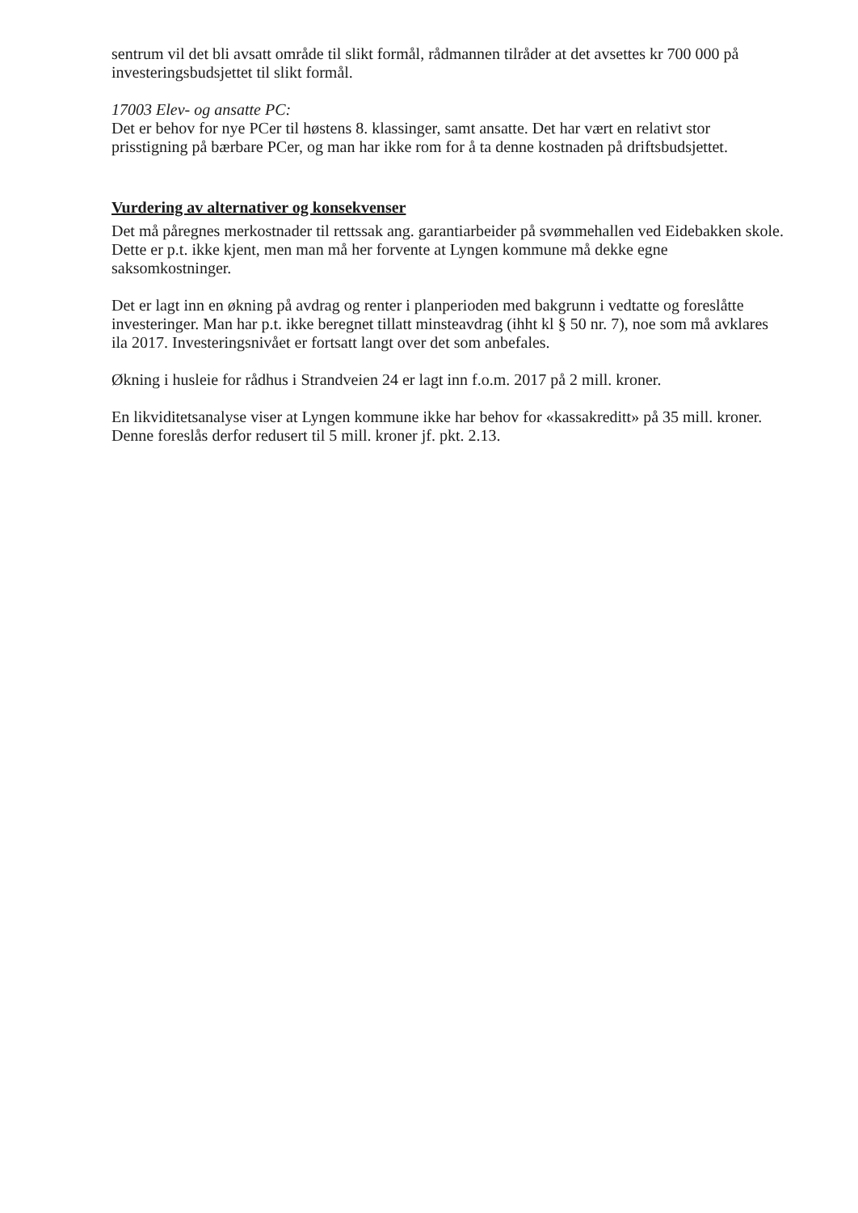sentrum vil det bli avsatt område til slikt formål, rådmannen tilråder at det avsettes kr 700 000 på investeringsbudsjettet til slikt formål.
17003 Elev- og ansatte PC:
Det er behov for nye PCer til høstens 8. klassinger, samt ansatte. Det har vært en relativt stor prisstigning på bærbare PCer, og man har ikke rom for å ta denne kostnaden på driftsbudsjettet.
Vurdering av alternativer og konsekvenser
Det må påregnes merkostnader til rettssak ang. garantiarbeider på svømmehallen ved Eidebakken skole. Dette er p.t. ikke kjent, men man må her forvente at Lyngen kommune må dekke egne saksomkostninger.
Det er lagt inn en økning på avdrag og renter i planperioden med bakgrunn i vedtatte og foreslåtte investeringer. Man har p.t. ikke beregnet tillatt minsteavdrag (ihht kl § 50 nr. 7), noe som må avklares ila 2017. Investeringsnivået er fortsatt langt over det som anbefales.
Økning i husleie for rådhus i Strandveien 24 er lagt inn f.o.m. 2017 på 2 mill. kroner.
En likviditetsanalyse viser at Lyngen kommune ikke har behov for «kassakreditt» på 35 mill. kroner. Denne foreslås derfor redusert til 5 mill. kroner jf. pkt. 2.13.